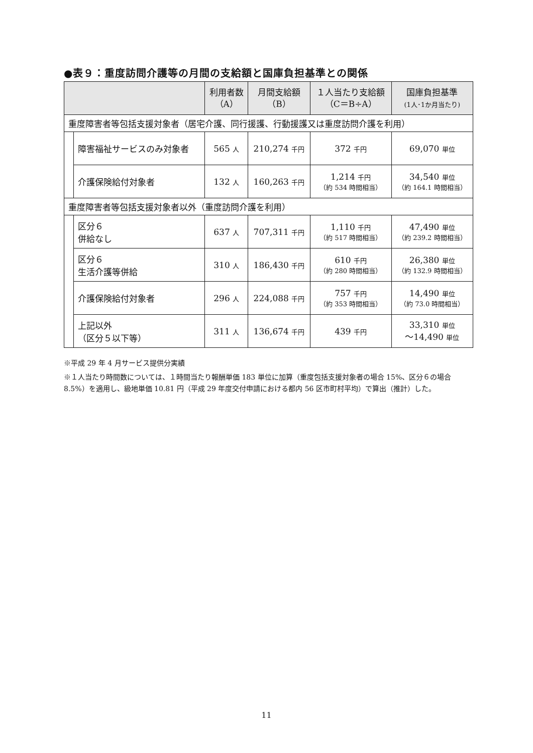●表９：重度訪問介護等の月間の支給額と国庫負担基準との関係
| | | 利用者数 （A） | 月間支給額 （B） | １人当たり支給額 （C＝B÷A） | 国庫負担基準 (1人･1か月当たり) |
| --- | --- | --- | --- | --- | --- |
| 重度障害者等包括支援対象者（居宅介護、同行援護、行動援護又は重度訪問介護を利用） | | | | | |
| | 障害福祉サービスのみ対象者 | 565 人 | 210,274 千円 | 372 千円 | 69,070 単位 |
| | 介護保険給付対象者 | 132 人 | 160,263 千円 | 1,214 千円 （約 534 時間相当） | 34,540 単位 （約 164.1 時間相当） |
| 重度障害者等包括支援対象者以外（重度訪問介護を利用） | | | | | |
| | 区分６ 併給なし | 637 人 | 707,311 千円 | 1,110 千円 （約 517 時間相当） | 47,490 単位 （約 239.2 時間相当） |
| | 区分６ 生活介護等併給 | 310 人 | 186,430 千円 | 610 千円 （約 280 時間相当） | 26,380 単位 （約 132.9 時間相当） |
| | 介護保険給付対象者 | 296 人 | 224,088 千円 | 757 千円 （約 353 時間相当） | 14,490 単位 （約 73.0 時間相当） |
| | 上記以外 （区分５以下等） | 311 人 | 136,674 千円 | 439 千円 | 33,310 単位 ～14,490 単位 |
※平成 29 年 4 月サービス提供分実績
※１人当たり時間数については、１時間当たり報酬単価 183 単位に加算（重度包括支援対象者の場合 15%、区分６の場合 8.5%）を適用し、級地単価 10.81 円（平成 29 年度交付申請における都内 56 区市町村平均）で算出（推計）した。
11